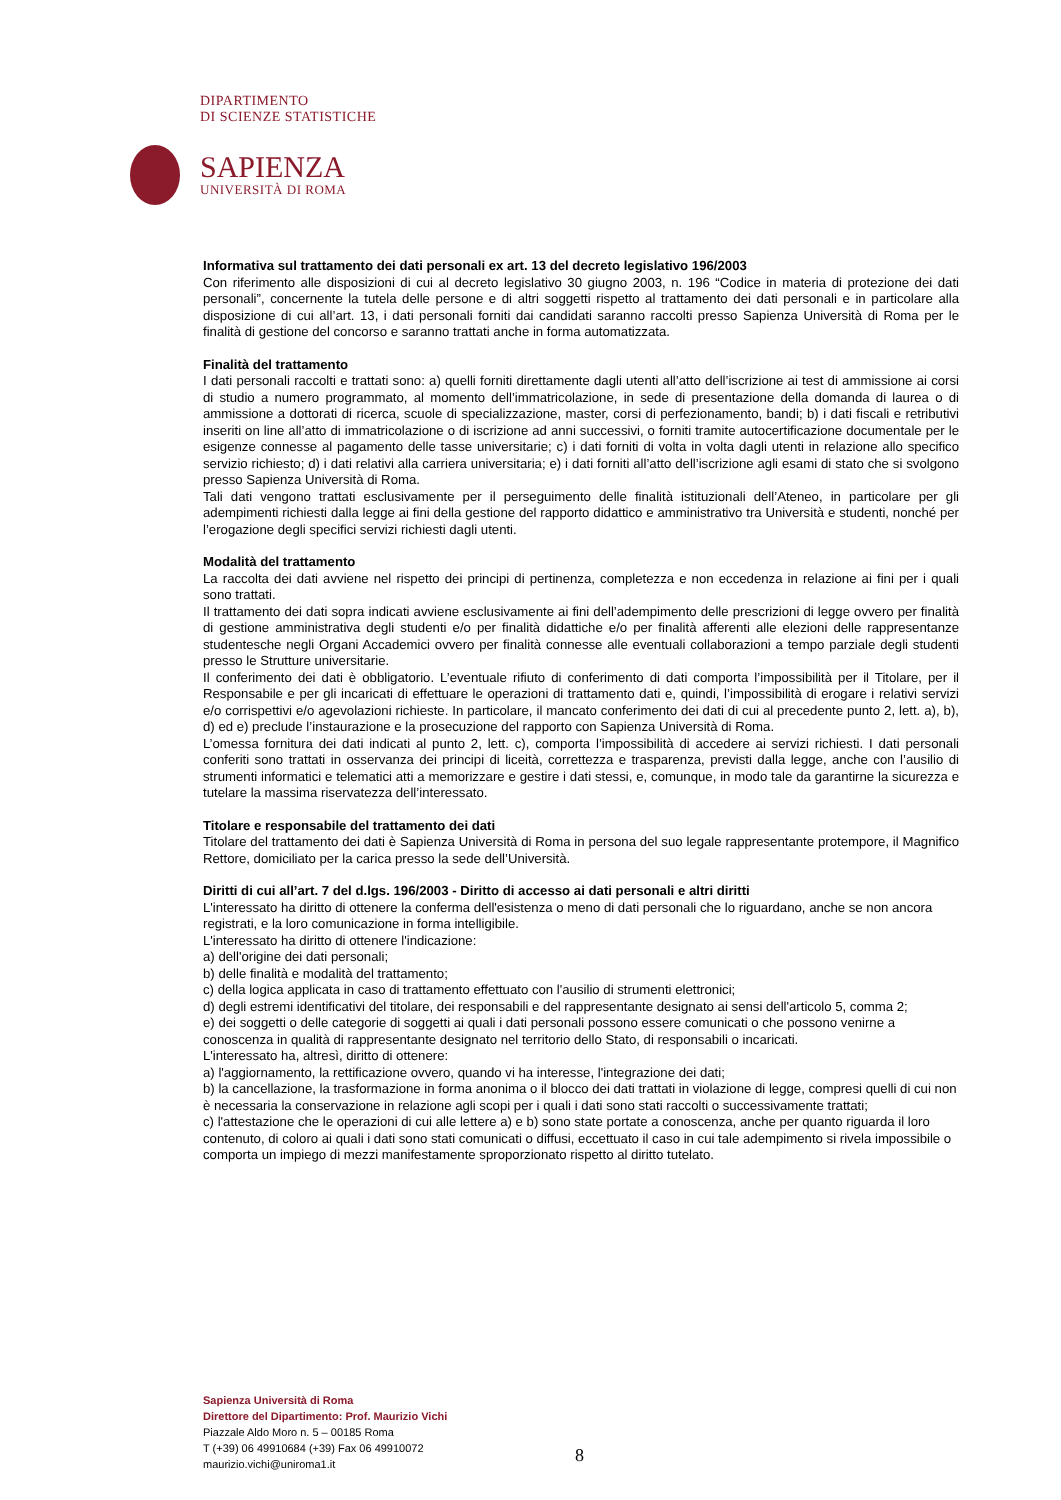DIPARTIMENTO
DI SCIENZE STATISTICHE
SAPIENZA
UNIVERSITÀ DI ROMA
Informativa sul trattamento dei dati personali ex art. 13 del decreto legislativo 196/2003
Con riferimento alle disposizioni di cui al decreto legislativo 30 giugno 2003, n. 196 “Codice in materia di protezione dei dati personali”, concernente la tutela delle persone e di altri soggetti rispetto al trattamento dei dati personali e in particolare alla disposizione di cui all’art. 13, i dati personali forniti dai candidati saranno raccolti presso Sapienza Università di Roma per le finalità di gestione del concorso e saranno trattati anche in forma automatizzata.
Finalità del trattamento
I dati personali raccolti e trattati sono: a) quelli forniti direttamente dagli utenti all’atto dell’iscrizione ai test di ammissione ai corsi di studio a numero programmato, al momento dell’immatricolazione, in sede di presentazione della domanda di laurea o di ammissione a dottorati di ricerca, scuole di specializzazione, master, corsi di perfezionamento, bandi; b) i dati fiscali e retributivi inseriti on line all’atto di immatricolazione o di iscrizione ad anni successivi, o forniti tramite autocertificazione documentale per le esigenze connesse al pagamento delle tasse universitarie; c) i dati forniti di volta in volta dagli utenti in relazione allo specifico servizio richiesto; d) i dati relativi alla carriera universitaria; e) i dati forniti all’atto dell’iscrizione agli esami di stato che si svolgono presso Sapienza Università di Roma.
Tali dati vengono trattati esclusivamente per il perseguimento delle finalità istituzionali dell’Ateneo, in particolare per gli adempimenti richiesti dalla legge ai fini della gestione del rapporto didattico e amministrativo tra Università e studenti, nonché per l’erogazione degli specifici servizi richiesti dagli utenti.
Modalità del trattamento
La raccolta dei dati avviene nel rispetto dei principi di pertinenza, completezza e non eccedenza in relazione ai fini per i quali sono trattati.
Il trattamento dei dati sopra indicati avviene esclusivamente ai fini dell’adempimento delle prescrizioni di legge ovvero per finalità di gestione amministrativa degli studenti e/o per finalità didattiche e/o per finalità afferenti alle elezioni delle rappresentanze studentesche negli Organi Accademici ovvero per finalità connesse alle eventuali collaborazioni a tempo parziale degli studenti presso le Strutture universitarie.
Il conferimento dei dati è obbligatorio. L’eventuale rifiuto di conferimento di dati comporta l’impossibilità per il Titolare, per il Responsabile e per gli incaricati di effettuare le operazioni di trattamento dati e, quindi, l’impossibilità di erogare i relativi servizi e/o corrispettivi e/o agevolazioni richieste. In particolare, il mancato conferimento dei dati di cui al precedente punto 2, lett. a), b), d) ed e) preclude l’instaurazione e la prosecuzione del rapporto con Sapienza Università di Roma.
L’omessa fornitura dei dati indicati al punto 2, lett. c), comporta l’impossibilità di accedere ai servizi richiesti. I dati personali conferiti sono trattati in osservanza dei principi di liceità, correttezza e trasparenza, previsti dalla legge, anche con l’ausilio di strumenti informatici e telematici atti a memorizzare e gestire i dati stessi, e, comunque, in modo tale da garantirne la sicurezza e tutelare la massima riservatezza dell’interessato.
Titolare e responsabile del trattamento dei dati
Titolare del trattamento dei dati è Sapienza Università di Roma in persona del suo legale rappresentante protempore, il Magnifico Rettore, domiciliato per la carica presso la sede dell’Università.
Diritti di cui all’art. 7 del d.lgs. 196/2003 - Diritto di accesso ai dati personali e altri diritti
L'interessato ha diritto di ottenere la conferma dell'esistenza o meno di dati personali che lo riguardano, anche se non ancora registrati, e la loro comunicazione in forma intelligibile.
L'interessato ha diritto di ottenere l'indicazione:
a) dell'origine dei dati personali;
b) delle finalità e modalità del trattamento;
c) della logica applicata in caso di trattamento effettuato con l'ausilio di strumenti elettronici;
d) degli estremi identificativi del titolare, dei responsabili e del rappresentante designato ai sensi dell'articolo 5, comma 2;
e) dei soggetti o delle categorie di soggetti ai quali i dati personali possono essere comunicati o che possono venirne a conoscenza in qualità di rappresentante designato nel territorio dello Stato, di responsabili o incaricati.
L'interessato ha, altresì, diritto di ottenere:
a) l'aggiornamento, la rettificazione ovvero, quando vi ha interesse, l'integrazione dei dati;
b) la cancellazione, la trasformazione in forma anonima o il blocco dei dati trattati in violazione di legge, compresi quelli di cui non è necessaria la conservazione in relazione agli scopi per i quali i dati sono stati raccolti o successivamente trattati;
c) l'attestazione che le operazioni di cui alle lettere a) e b) sono state portate a conoscenza, anche per quanto riguarda il loro contenuto, di coloro ai quali i dati sono stati comunicati o diffusi, eccettuato il caso in cui tale adempimento si rivela impossibile o comporta un impiego di mezzi manifestamente sproporzionato rispetto al diritto tutelato.
Sapienza Università di Roma
Direttore del Dipartimento: Prof. Maurizio Vichi
Piazzale Aldo Moro n. 5 – 00185 Roma
T (+39) 06 49910684 (+39) Fax 06 49910072
maurizio.vichi@uniroma1.it
8